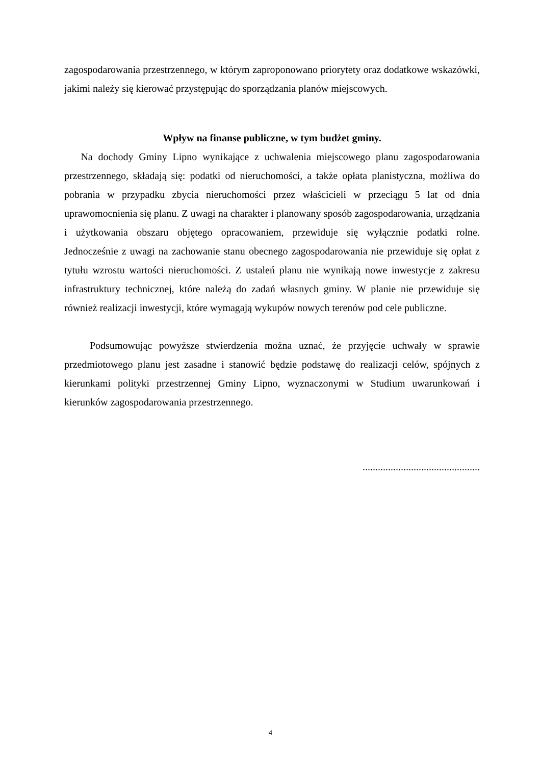zagospodarowania przestrzennego, w którym zaproponowano priorytety oraz dodatkowe wskazówki, jakimi należy się kierować przystępując do sporządzania planów miejscowych.
Wpływ na finanse publiczne, w tym budżet gminy.
Na dochody Gminy Lipno wynikające z uchwalenia miejscowego planu zagospodarowania przestrzennego, składają się: podatki od nieruchomości, a także opłata planistyczna, możliwa do pobrania w przypadku zbycia nieruchomości przez właścicieli w przeciągu 5 lat od dnia uprawomocnienia się planu. Z uwagi na charakter i planowany sposób zagospodarowania, urządzania i użytkowania obszaru objętego opracowaniem, przewiduje się wyłącznie podatki rolne. Jednocześnie z uwagi na zachowanie stanu obecnego zagospodarowania nie przewiduje się opłat z tytułu wzrostu wartości nieruchomości. Z ustaleń planu nie wynikają nowe inwestycje z zakresu infrastruktury technicznej, które należą do zadań własnych gminy. W planie nie przewiduje się również realizacji inwestycji, które wymagają wykupów nowych terenów pod cele publiczne.
Podsumowując powyższe stwierdzenia można uznać, że przyjęcie uchwały w sprawie przedmiotowego planu jest zasadne i stanowić będzie podstawę do realizacji celów, spójnych z kierunkami polityki przestrzennej Gminy Lipno, wyznaczonymi w Studium uwarunkowań i kierunków zagospodarowania przestrzennego.
..............................................
4